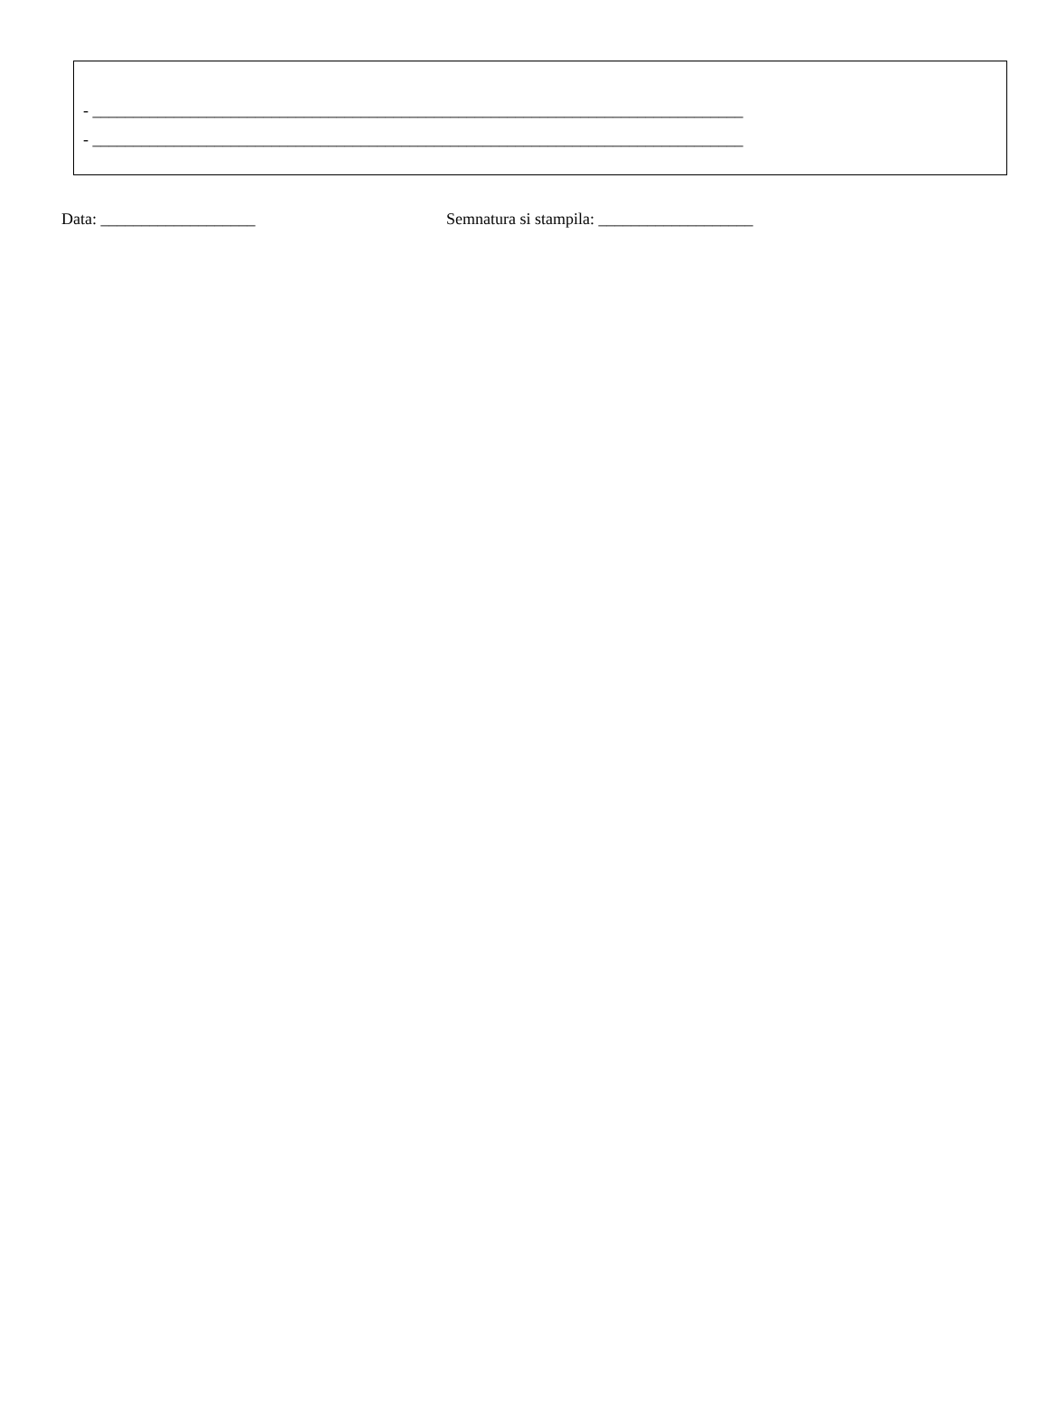- ________________________________________________________________________________
- ________________________________________________________________________________
Data: ___________________ Semnatura si stampila: ___________________